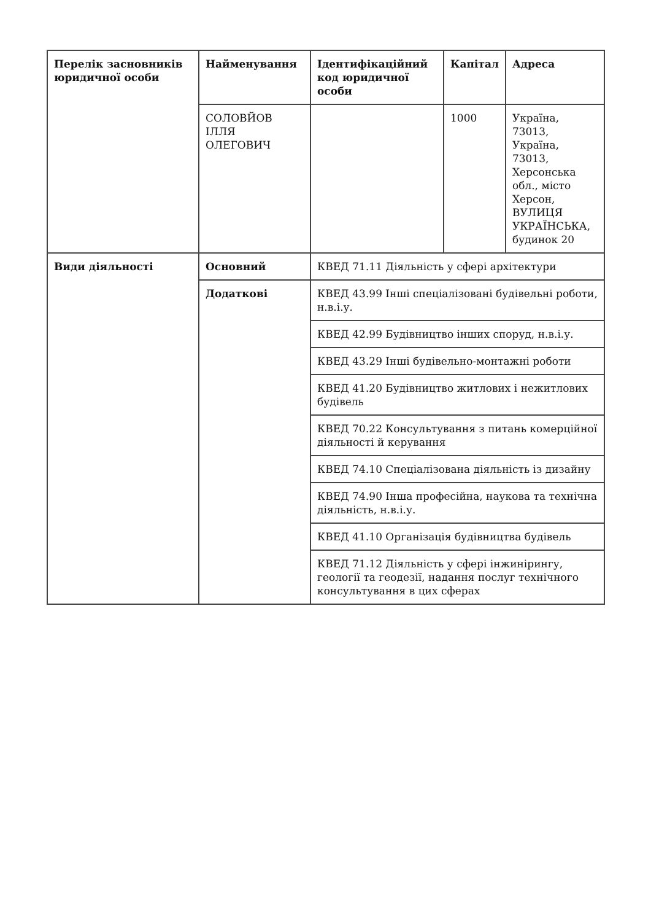| Перелік засновників юридичної особи | Найменування | Ідентифікаційний код юридичної особи | Капітал | Адреса |
| --- | --- | --- | --- | --- |
| | СОЛОВЙОВ ІЛЛЯ ОЛЕГОВИЧ | | 1000 | Україна, 73013, Україна, 73013, Херсонська обл., місто Херсон, ВУЛИЦЯ УКРАЇНСЬКА, будинок 20 |
| Види діяльності | Основний | КВЕД 71.11 Діяльність у сфері архітектури | | |
| | Додаткові | КВЕД 43.99 Інші спеціалізовані будівельні роботи, н.в.і.у. | | |
| | | КВЕД 42.99 Будівництво інших споруд, н.в.і.у. | | |
| | | КВЕД 43.29 Інші будівельно-монтажні роботи | | |
| | | КВЕД 41.20 Будівництво житлових і нежитлових будівель | | |
| | | КВЕД 70.22 Консультування з питань комерційної діяльності й керування | | |
| | | КВЕД 74.10 Спеціалізована діяльність із дизайну | | |
| | | КВЕД 74.90 Інша професійна, наукова та технічна діяльність, н.в.і.у. | | |
| | | КВЕД 41.10 Організація будівництва будівель | | |
| | | КВЕД 71.12 Діяльність у сфері інжинірингу, геології та геодезії, надання послуг технічного консультування в цих сферах | | |